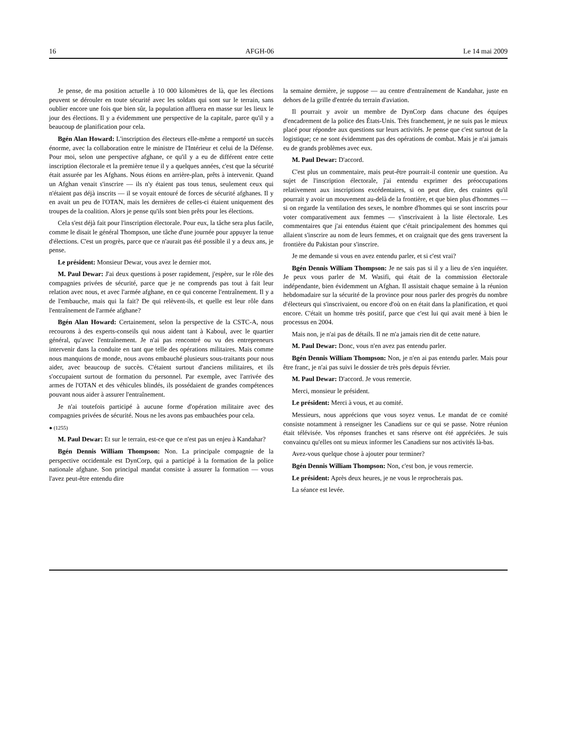16 AFGH-06 Le 14 mai 2009
Je pense, de ma position actuelle à 10 000 kilomètres de là, que les élections peuvent se dérouler en toute sécurité avec les soldats qui sont sur le terrain, sans oublier encore une fois que bien sûr, la population affluera en masse sur les lieux le jour des élections. Il y a évidemment une perspective de la capitale, parce qu'il y a beaucoup de planification pour cela.
Bgén Alan Howard: L'inscription des électeurs elle-même a remporté un succès énorme, avec la collaboration entre le ministre de l'Intérieur et celui de la Défense. Pour moi, selon une perspective afghane, ce qu'il y a eu de différent entre cette inscription électorale et la première tenue il y a quelques années, c'est que la sécurité était assurée par les Afghans. Nous étions en arrière-plan, prêts à intervenir. Quand un Afghan venait s'inscrire — ils n'y étaient pas tous tenus, seulement ceux qui n'étaient pas déjà inscrits — il se voyait entouré de forces de sécurité afghanes. Il y en avait un peu de l'OTAN, mais les dernières de celles-ci étaient uniquement des troupes de la coalition. Alors je pense qu'ils sont bien prêts pour les élections.
Cela s'est déjà fait pour l'inscription électorale. Pour eux, la tâche sera plus facile, comme le disait le général Thompson, une tâche d'une journée pour appuyer la tenue d'élections. C'est un progrès, parce que ce n'aurait pas été possible il y a deux ans, je pense.
Le président: Monsieur Dewar, vous avez le dernier mot.
M. Paul Dewar: J'ai deux questions à poser rapidement, j'espère, sur le rôle des compagnies privées de sécurité, parce que je ne comprends pas tout à fait leur relation avec nous, et avec l'armée afghane, en ce qui concerne l'entraînement. Il y a de l'embauche, mais qui la fait? De qui relèvent-ils, et quelle est leur rôle dans l'entraînement de l'armée afghane?
Bgén Alan Howard: Certainement, selon la perspective de la CSTC-A, nous recourons à des experts-conseils qui nous aident tant à Kaboul, avec le quartier général, qu'avec l'entraînement. Je n'ai pas rencontré ou vu des entrepreneurs intervenir dans la conduite en tant que telle des opérations militaires. Mais comme nous manquions de monde, nous avons embauché plusieurs sous-traitants pour nous aider, avec beaucoup de succès. C'étaient surtout d'anciens militaires, et ils s'occupaient surtout de formation du personnel. Par exemple, avec l'arrivée des armes de l'OTAN et des véhicules blindés, ils possédaient de grandes compétences pouvant nous aider à assurer l'entraînement.
Je n'ai toutefois participé à aucune forme d'opération militaire avec des compagnies privées de sécurité. Nous ne les avons pas embauchées pour cela.
● (1255)
M. Paul Dewar: Et sur le terrain, est-ce que ce n'est pas un enjeu à Kandahar?
Bgén Dennis William Thompson: Non. La principale compagnie de la perspective occidentale est DynCorp, qui a participé à la formation de la police nationale afghane. Son principal mandat consiste à assurer la formation — vous l'avez peut-être entendu dire
la semaine dernière, je suppose — au centre d'entraînement de Kandahar, juste en dehors de la grille d'entrée du terrain d'aviation.
Il pourrait y avoir un membre de DynCorp dans chacune des équipes d'encadrement de la police des États-Unis. Très franchement, je ne suis pas le mieux placé pour répondre aux questions sur leurs activités. Je pense que c'est surtout de la logistique; ce ne sont évidemment pas des opérations de combat. Mais je n'ai jamais eu de grands problèmes avec eux.
M. Paul Dewar: D'accord.
C'est plus un commentaire, mais peut-être pourrait-il contenir une question. Au sujet de l'inscription électorale, j'ai entendu exprimer des préoccupations relativement aux inscriptions excédentaires, si on peut dire, des craintes qu'il pourrait y avoir un mouvement au-delà de la frontière, et que bien plus d'hommes — si on regarde la ventilation des sexes, le nombre d'hommes qui se sont inscrits pour voter comparativement aux femmes — s'inscrivaient à la liste électorale. Les commentaires que j'ai entendus étaient que c'était principalement des hommes qui allaient s'inscrire au nom de leurs femmes, et on craignait que des gens traversent la frontière du Pakistan pour s'inscrire.
Je me demande si vous en avez entendu parler, et si c'est vrai?
Bgén Dennis William Thompson: Je ne sais pas si il y a lieu de s'en inquiéter. Je peux vous parler de M. Wasifi, qui était de la commission électorale indépendante, bien évidemment un Afghan. Il assistait chaque semaine à la réunion hebdomadaire sur la sécurité de la province pour nous parler des progrès du nombre d'électeurs qui s'inscrivaient, ou encore d'où on en était dans la planification, et quoi encore. C'était un homme très positif, parce que c'est lui qui avait mené à bien le processus en 2004.
Mais non, je n'ai pas de détails. Il ne m'a jamais rien dit de cette nature.
M. Paul Dewar: Donc, vous n'en avez pas entendu parler.
Bgén Dennis William Thompson: Non, je n'en ai pas entendu parler. Mais pour être franc, je n'ai pas suivi le dossier de très près depuis février.
M. Paul Dewar: D'accord. Je vous remercie.
Merci, monsieur le président.
Le président: Merci à vous, et au comité.
Messieurs, nous apprécions que vous soyez venus. Le mandat de ce comité consiste notamment à renseigner les Canadiens sur ce qui se passe. Notre réunion était télévisée. Vos réponses franches et sans réserve ont été appréciées. Je suis convaincu qu'elles ont su mieux informer les Canadiens sur nos activités là-bas.
Avez-vous quelque chose à ajouter pour terminer?
Bgén Dennis William Thompson: Non, c'est bon, je vous remercie.
Le président: Après deux heures, je ne vous le reprocherais pas.
La séance est levée.